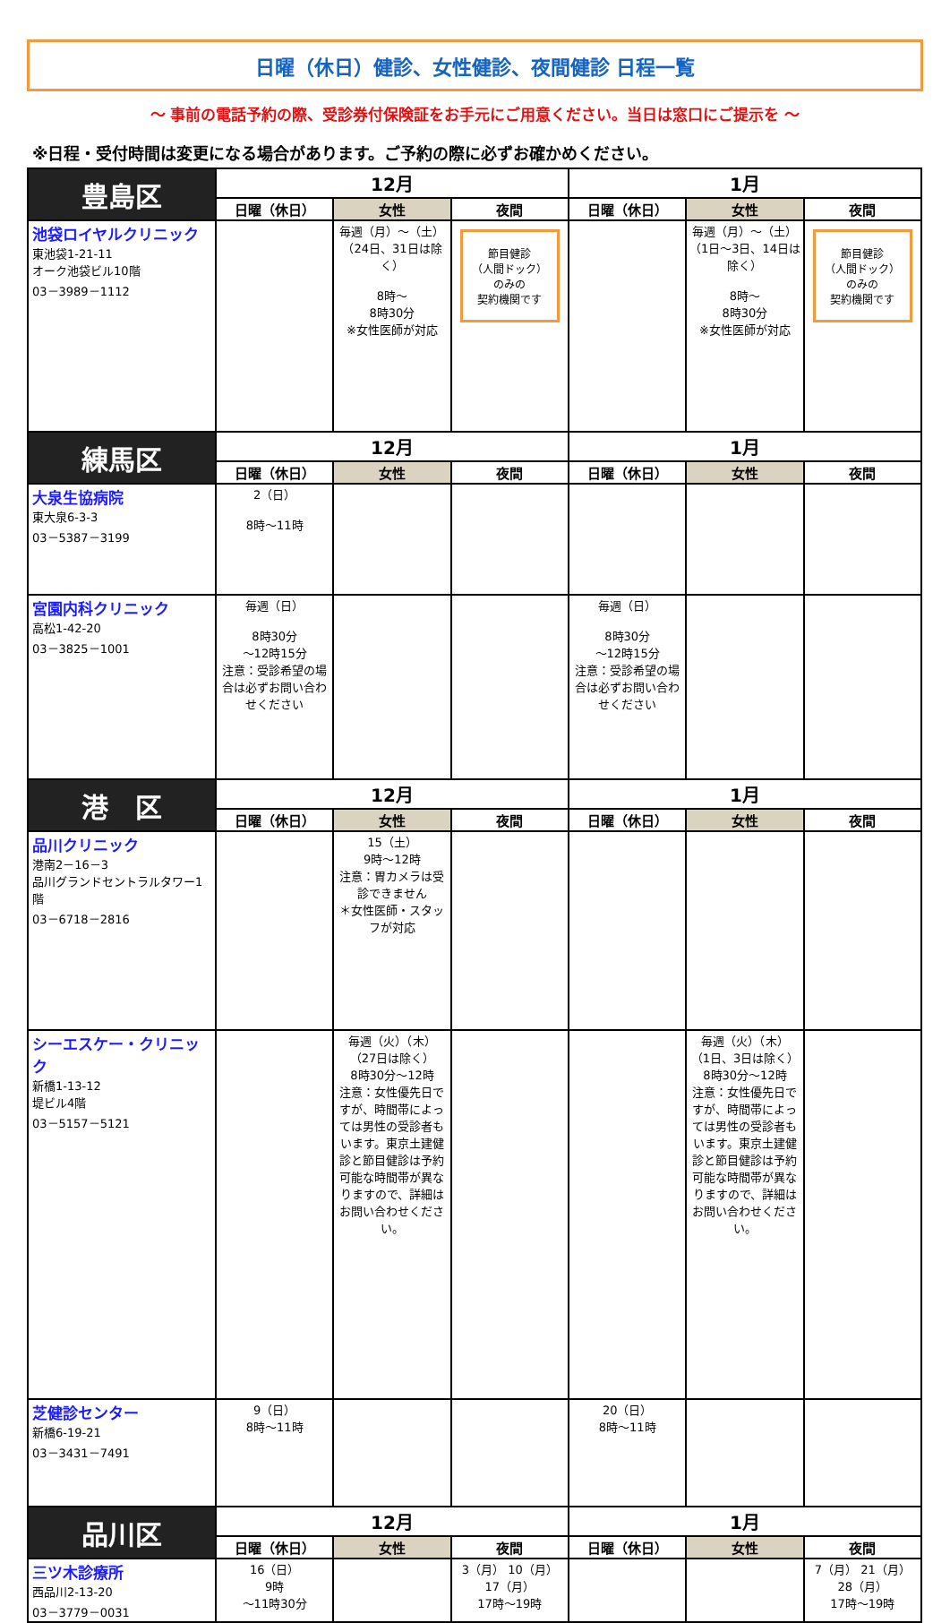日曜（休日）健診、女性健診、夜間健診 日程一覧
～ 事前の電話予約の際、受診券付保険証をお手元にご用意ください。当日は窓口にご提示を ～
※日程・受付時間は変更になる場合があります。ご予約の際に必ずお確かめください。
| 豊島区 | 12月 | | | 1月 | | |
| --- | --- | --- | --- | --- | --- | --- |
| | 日曜（休日） | 女性 | 夜間 | 日曜（休日） | 女性 | 夜間 |
| 池袋ロイヤルクリニック 東池袋1-21-11 オーク池袋ビル10階 03－3989－1112 | | 毎週（月）～（土） （24日、31日は除く） 8時～ 8時30分 ※女性医師が対応 | 節目健診 （人間ドック） のみの 契約機関です | | 毎週（月）～（土） （1日～3日、14日は除く） 8時～ 8時30分 ※女性医師が対応 | 節目健診 （人間ドック） のみの 契約機関です |
| 練馬区 | 12月 | | | 1月 | | |
| | 日曜（休日） | 女性 | 夜間 | 日曜（休日） | 女性 | 夜間 |
| 大泉生協病院 東大泉6-3-3 03－5387－3199 | 2（日） 8時～11時 | | | | | |
| 宮園内科クリニック 高松1-42-20 03－3825－1001 | 毎週（日） 8時30分 ～12時15分 注意：受診希望の場合は必ずお問い合わせください | | | 毎週（日） 8時30分 ～12時15分 注意：受診希望の場合は必ずお問い合わせください | | |
| 港 区 | 12月 | | | 1月 | | |
| | 日曜（休日） | 女性 | 夜間 | 日曜（休日） | 女性 | 夜間 |
| 品川クリニック 港南2－16－3 品川グランドセントラルタワー1階 03－6718－2816 | | 15（土） 9時～12時 注意：胃カメラは受診できません ＊女性医師・スタッフが対応 | | | | |
| シーエスケー・クリニック 新橋1-13-12 堤ビル4階 03－5157－5121 | | 毎週（火）（木） （27日は除く） 8時30分～12時 注意：女性優先日ですが、時間帯によっては男性の受診者もいます。東京土建健診と節目健診は予約可能な時間帯が異なりますので、詳細はお問い合わせください。 | | | 毎週（火）（木） （1日、3日は除く） 8時30分～12時 注意：女性優先日ですが、時間帯によっては男性の受診者もいます。東京土建健診と節目健診は予約可能な時間帯が異なりますので、詳細はお問い合わせください。 | |
| 芝健診センター 新橋6-19-21 03－3431－7491 | 9（日） 8時～11時 | | | 20（日） 8時～11時 | | |
| 品川区 | 12月 | | | 1月 | | |
| | 日曜（休日） | 女性 | 夜間 | 日曜（休日） | 女性 | 夜間 |
| 三ツ木診療所 西品川2-13-20 03－3779－0031 | 16（日） 9時 ～11時30分 | | 3（月） 10（月） 17（月） 17時～19時 | | | 7（月） 21（月） 28（月） 17時～19時 |